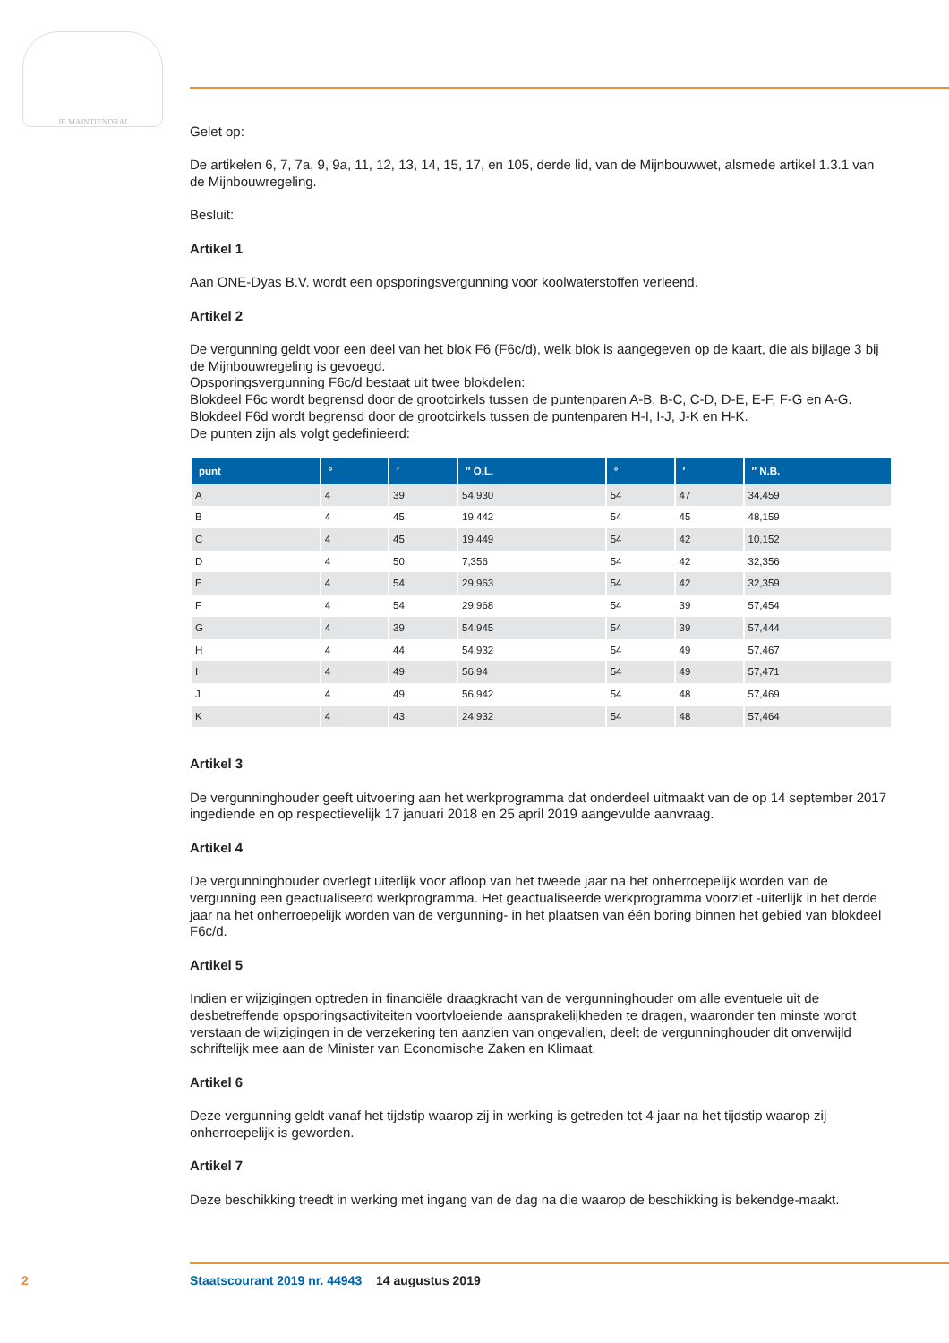JE MAINTIENDRAI
Gelet op:
De artikelen 6, 7, 7a, 9, 9a, 11, 12, 13, 14, 15, 17, en 105, derde lid, van de Mijnbouwwet, alsmede artikel 1.3.1 van de Mijnbouwregeling.
Besluit:
Artikel 1
Aan ONE-Dyas B.V. wordt een opsporingsvergunning voor koolwaterstoffen verleend.
Artikel 2
De vergunning geldt voor een deel van het blok F6 (F6c/d), welk blok is aangegeven op de kaart, die als bijlage 3 bij de Mijnbouwregeling is gevoegd.
Opsporingsvergunning F6c/d bestaat uit twee blokdelen:
Blokdeel F6c wordt begrensd door de grootcirkels tussen de puntenparen A-B, B-C, C-D, D-E, E-F, F-G en A-G.
Blokdeel F6d wordt begrensd door de grootcirkels tussen de puntenparen H-I, I-J, J-K en H-K.
De punten zijn als volgt gedefinieerd:
| punt | ° | ′ | ″ O.L. | ° | ′ | ″ N.B. |
| --- | --- | --- | --- | --- | --- | --- |
| A | 4 | 39 | 54,930 | 54 | 47 | 34,459 |
| B | 4 | 45 | 19,442 | 54 | 45 | 48,159 |
| C | 4 | 45 | 19,449 | 54 | 42 | 10,152 |
| D | 4 | 50 | 7,356 | 54 | 42 | 32,356 |
| E | 4 | 54 | 29,963 | 54 | 42 | 32,359 |
| F | 4 | 54 | 29,968 | 54 | 39 | 57,454 |
| G | 4 | 39 | 54,945 | 54 | 39 | 57,444 |
| H | 4 | 44 | 54,932 | 54 | 49 | 57,467 |
| I | 4 | 49 | 56,94 | 54 | 49 | 57,471 |
| J | 4 | 49 | 56,942 | 54 | 48 | 57,469 |
| K | 4 | 43 | 24,932 | 54 | 48 | 57,464 |
Artikel 3
De vergunninghouder geeft uitvoering aan het werkprogramma dat onderdeel uitmaakt van de op 14 september 2017 ingediende en op respectievelijk 17 januari 2018 en 25 april 2019 aangevulde aanvraag.
Artikel 4
De vergunninghouder overlegt uiterlijk voor afloop van het tweede jaar na het onherroepelijk worden van de vergunning een geactualiseerd werkprogramma. Het geactualiseerde werkprogramma voorziet -uiterlijk in het derde jaar na het onherroepelijk worden van de vergunning- in het plaatsen van één boring binnen het gebied van blokdeel F6c/d.
Artikel 5
Indien er wijzigingen optreden in financiële draagkracht van de vergunninghouder om alle eventuele uit de desbetreffende opsporingsactiviteiten voortvloeiende aansprakelijkheden te dragen, waaronder ten minste wordt verstaan de wijzigingen in de verzekering ten aanzien van ongevallen, deelt de vergunninghouder dit onverwijld schriftelijk mee aan de Minister van Economische Zaken en Klimaat.
Artikel 6
Deze vergunning geldt vanaf het tijdstip waarop zij in werking is getreden tot 4 jaar na het tijdstip waarop zij onherroepelijk is geworden.
Artikel 7
Deze beschikking treedt in werking met ingang van de dag na die waarop de beschikking is bekendge-maakt.
2 Staatscourant 2019 nr. 44943 14 augustus 2019